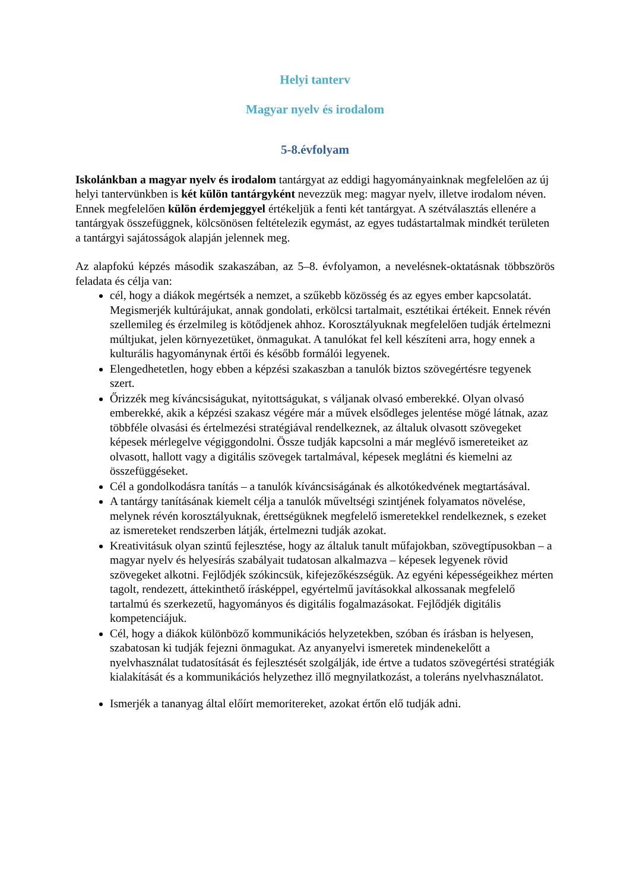Helyi tanterv
Magyar nyelv és irodalom
5-8.évfolyam
Iskolánkban a magyar nyelv és irodalom tantárgyat az eddigi hagyományainknak megfelelően az új helyi tantervünkben is két külön tantárgyként nevezzük meg: magyar nyelv, illetve irodalom néven. Ennek megfelelően külön érdemjeggyel értékeljük a fenti két tantárgyat. A szétválasztás ellenére a tantárgyak összefüggnek, kölcsönösen feltételezik egymást, az egyes tudástartalmak mindkét területen a tantárgyi sajátosságok alapján jelennek meg.
Az alapfokú képzés második szakaszában, az 5–8. évfolyamon, a nevelésnek-oktatásnak többszörös feladata és célja van:
cél, hogy a diákok megértsék a nemzet, a szűkebb közösség és az egyes ember kapcsolatát. Megismerjék kultúrájukat, annak gondolati, erkölcsi tartalmait, esztétikai értékeit. Ennek révén szellemileg és érzelmileg is kötődjenek ahhoz. Korosztályuknak megfelelően tudják értelmezni múltjukat, jelen környezetüket, önmagukat. A tanulókat fel kell készíteni arra, hogy ennek a kulturális hagyománynak értői és később formálói legyenek.
Elengedhetetlen, hogy ebben a képzési szakaszban a tanulók biztos szövegértésre tegyenek szert.
Őrizzék meg kíváncsiságukat, nyitottságukat, s váljanak olvasó emberekké. Olyan olvasó emberekké, akik a képzési szakasz végére már a művek elsődleges jelentése mögé látnak, azaz többféle olvasási és értelmezési stratégiával rendelkeznek, az általuk olvasott szövegeket képesek mérlegelve végiggondolni. Össze tudják kapcsolni a már meglévő ismereteiket az olvasott, hallott vagy a digitális szövegek tartalmával, képesek meglátni és kiemelni az összefüggéseket.
Cél a gondolkodásra tanítás – a tanulók kíváncsiságának és alkotókedvének megtartásával.
A tantárgy tanításának kiemelt célja a tanulók műveltségi szintjének folyamatos növelése, melynek révén korosztályuknak, érettségüknek megfelelő ismeretekkel rendelkeznek, s ezeket az ismereteket rendszerben látják, értelmezni tudják azokat.
Kreativitásuk olyan szintű fejlesztése, hogy az általuk tanult műfajokban, szövegtípusokban – a magyar nyelv és helyesírás szabályait tudatosan alkalmazva – képesek legyenek rövid szövegeket alkotni. Fejlődjék szókincsük, kifejezőkészségük. Az egyéni képességeikhez mérten tagolt, rendezett, áttekinthető írásképpel, egyértelmű javításokkal alkossanak megfelelő tartalmú és szerkezetű, hagyományos és digitális fogalmazásokat. Fejlődjék digitális kompetenciájuk.
Cél, hogy a diákok különböző kommunikációs helyzetekben, szóban és írásban is helyesen, szabatosan ki tudják fejezni önmagukat. Az anyanyelvi ismeretek mindenekelőtt a nyelvhasználat tudatosítását és fejlesztését szolgálják, ide értve a tudatos szövegértési stratégiák kialakítását és a kommunikációs helyzethez illő megnyilatkozást, a toleráns nyelvhasználatot.
Ismerjék a tananyag által előírt memoritereket, azokat értőn elő tudják adni.